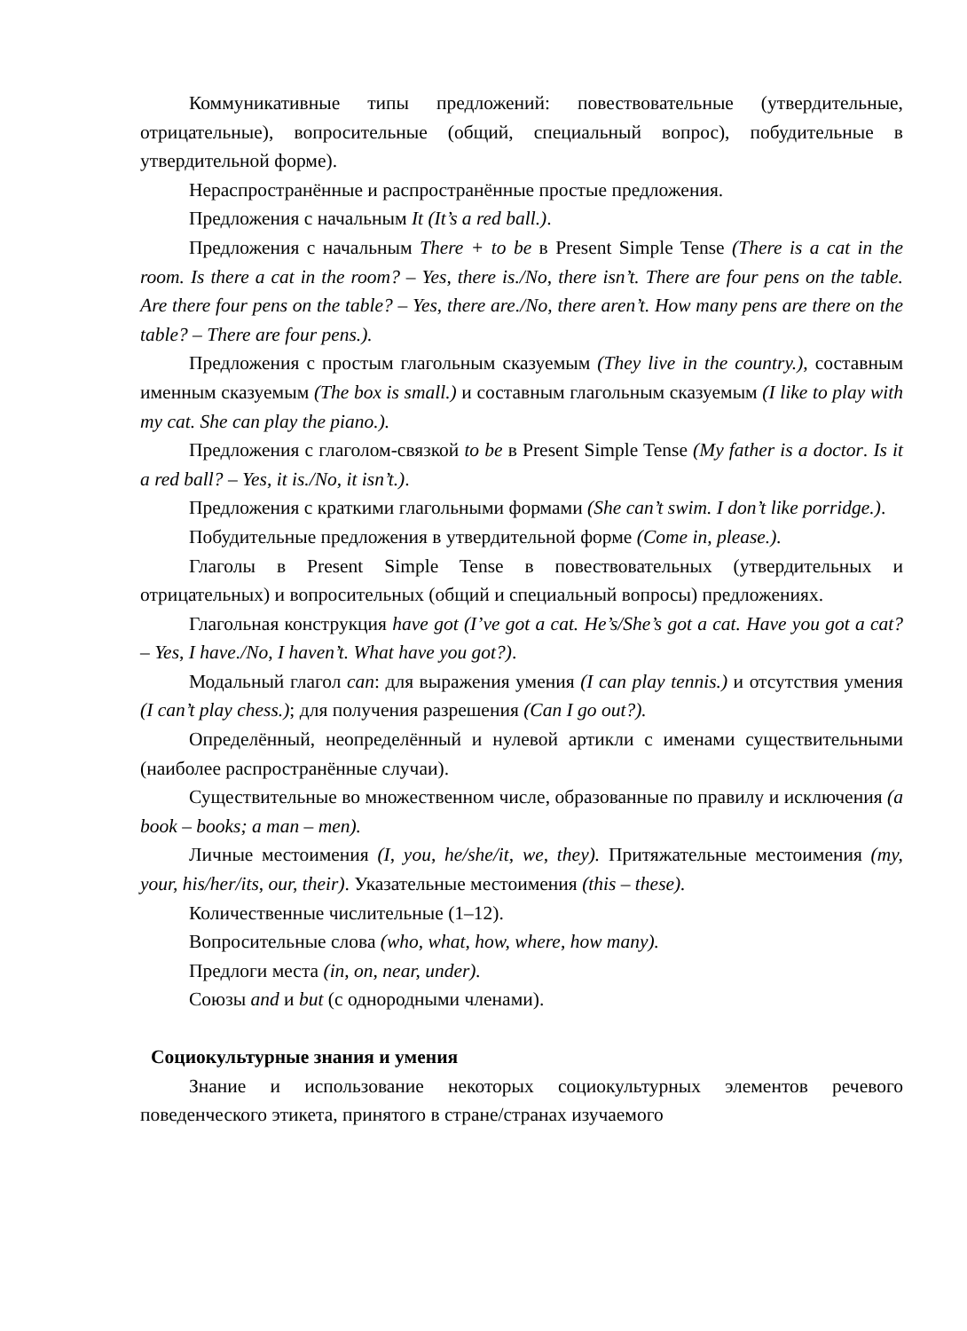Коммуникативные типы предложений: повествовательные (утвердительные, отрицательные), вопросительные (общий, специальный вопрос), побудительные в утвердительной форме).
Нераспространённые и распространённые простые предложения.
Предложения с начальным It (It’s a red ball.).
Предложения с начальным There + to be в Present Simple Tense (There is a cat in the room. Is there a cat in the room? – Yes, there is./No, there isn’t. There are four pens on the table. Are there four pens on the table? – Yes, there are./No, there aren’t. How many pens are there on the table? – There are four pens.).
Предложения с простым глагольным сказуемым (They live in the country.), составным именным сказуемым (The box is small.) и составным глагольным сказуемым (I like to play with my cat. She can play the piano.).
Предложения с глаголом-связкой to be в Present Simple Tense (My father is a doctor. Is it a red ball? – Yes, it is./No, it isn’t.).
Предложения с краткими глагольными формами (She can’t swim. I don’t like porridge.).
Побудительные предложения в утвердительной форме (Come in, please.).
Глаголы в Present Simple Tense в повествовательных (утвердительных и отрицательных) и вопросительных (общий и специальный вопросы) предложениях.
Глагольная конструкция have got (I’ve got a cat. He’s/She’s got a cat. Have you got a cat? – Yes, I have./No, I haven’t. What have you got?).
Модальный глагол can: для выражения умения (I can play tennis.) и отсутствия умения (I can’t play chess.); для получения разрешения (Can I go out?).
Определённый, неопределённый и нулевой артикли с именами существительными (наиболее распространённые случаи).
Существительные во множественном числе, образованные по правилу и исключения (a book – books; a man – men).
Личные местоимения (I, you, he/she/it, we, they). Притяжательные местоимения (my, your, his/her/its, our, their). Указательные местоимения (this – these).
Количественные числительные (1–12).
Вопросительные слова (who, what, how, where, how many).
Предлоги места (in, on, near, under).
Союзы and и but (с однородными членами).
Социокультурные знания и умения
Знание и использование некоторых социокультурных элементов речевого поведенческого этикета, принятого в стране/странах изучаемого